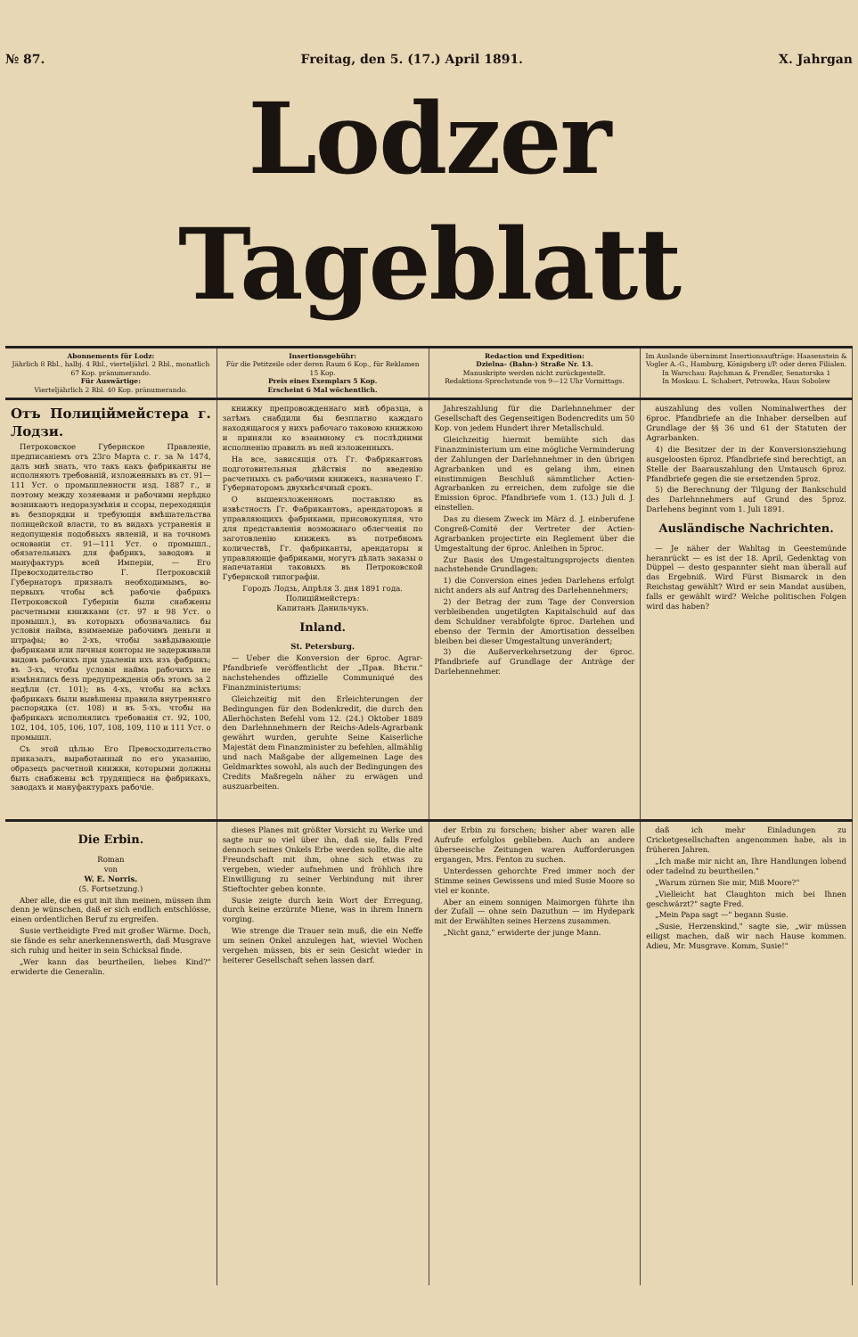№ 87. Freitag, den 5. (17.) April 1891. X. Jahrgan
Lodzer Tageblatt
Abonnements für Lodz:
Jährlich 8 Rbl., halbj. 4 Rbl., vierteljährl. 2 Rbl., monatlich 67 Kop. pränumerando.
Für Auswärtige:
Vierteljährlich 2 Rbl. 40 Kop. pränumerando.
Insertionsgebühr:
Für die Petitzeile oder deren Raum 6 Kop., für Reklamen 15 Kop.
Preis eines Exemplars 5 Kop.
Erscheint 6 Mal wöchentlich.
Redaction und Expedition:
Dzielna- (Bahn-) Straße Nr. 13.
Manuskripte werden nicht zurückgestellt.
Redaktions-Sprechstunde von 9—12 Uhr Vormittags.
Im Auslande übernimmt Insertionsaufträge: Haasenstein & Vogler A.-G., Hamburg, Königsberg i/P. oder deren Filialen.
In Warschau: Rajchman & Frendler, Senatorska 1
In Moskau: L. Schabert, Petrowka, Haus Sobolew
Отъ Полицiймейстера г. Лодзи.
Петроковское Губернское Правленiе, предписанiемъ отъ 23го Марта с. г. за № 1474, далъ мнѣ знать, что такъ какъ фабриканты не исполняютъ требованiй, изложенныхъ въ ст. 91—111 Уст. о промышленности изд. 1887 г., и поэтому между хозяевами и рабочими нерѣдко возникаютъ недоразумѣнiя и ссоры, переходящiя въ безпорядки и требующiя вмѣшательства полицейской власти, то въ видахъ устраненiя и недопущенiя подобныхъ явленiй, и на точномъ основанiи ст. 91—111 Уст. о промышл., обязательныхъ для фабрикъ, заводовъ и мануфактуръ всей Имперiи, — Его Превосходительство Г. Петроковскiй Губернаторъ призналъ необходимымъ, во-первыхъ чтобы всѣ рабочiе фабрикъ Петроковской Губернiи были снабжены расчетными книжками (ст. 97 и 98 Уст. о промышл.), въ которыхъ обозначались бы условiя найма, взимаемые рабочимъ деньги и штрафы; во 2-хъ, чтобы завѣдывающiе фабриками или личныя конторы не задерживали видовъ рабочихъ при удаленiи ихъ изъ фабрикъ; въ 3-хъ, чтобы условiя найма рабочихъ не измѣнялись безъ предупрежденiя объ этомъ за 2 недѣли (ст. 101); въ 4-хъ, чтобы на всѣхъ фабрикахъ были вывѣшены правила внутренняго распорядка (ст. 108) и въ 5-хъ, чтобы на фабрикахъ исполнялись требованiя ст. 92, 100, 102, 104, 105, 106, 107, 108, 109, 110 и 111 Уст. о промышл.
Съ этой цѣлью Его Превосходительство приказалъ, выработанный по его указанiю, образецъ расчетной книжки, которыми должны быть снабжены всѣ трудящiеся на фабрикахъ, заводахъ и мануфактурахъ рабочiе.
книжку препровожденнаго мнѣ образца, а затѣмъ снабдили бы безплатно каждаго находящагося у нихъ рабочаго таковою книжкою и приняли ко взаимному съ послѣдними исполненiю правилъ въ ней изложенныхъ.
На все, зависящiя отъ Гг. Фабрикантовъ подготовительныя дѣйствiя по введенiю расчетныхъ съ рабочими книжекъ, назначено Г. Губернаторомъ двухмѣсячный срокъ.
О вышеизложенномъ поставляю въ извѣстность Гг. Фабрикантовъ, арендаторовъ и управляющихъ фабриками, присовокупляя, что для представленiя возможнаго облегченiя по заготовленiю книжекъ въ потребномъ количествѣ, Гг. фабриканты, арендаторы и управляющiе фабриками, могутъ дѣлать заказы о напечатанiи таковыхъ въ Петроковской Губернской типографiи.
Городъ Лодзь, Апрѣля 3. дня 1891 года.
Полицiймейстеръ:
Капитанъ Данильчукъ.
Inland.
St. Petersburg.
— Ueber die Konversion der 6proc. Agrar-Pfandbriefe veröffentlicht der „Прав. Вѣстн." nachstehendes offizielle Communiqué des Finanzministeriums:
Gleichzeitig mit den Erleichterungen der Bedingungen für den Bodenkredit, die durch den Allerhöchsten Befehl vom 12. (24.) Oktober 1889 den Darlehnnehmern der Reichs-Adels-Agrarbank gewährt wurden, geruhte Seine Kaiserliche Majestät dem Finanzminister zu befehlen, allmählig und nach Maßgabe der allgemeinen Lage des Geldmarktes sowohl, als auch der Bedingungen des Credits Maßregeln näher zu erwägen und auszuarbeiten.
Jahreszahlung für die Darlehnnehmer der Gesellschaft des Gegenseitigen Bodencredits um 50 Kop. von jedem Hundert ihrer Metallschuld.
Gleichzeitig hiermit bemühte sich das Finanzministerium um eine mögliche Verminderung der Zahlungen der Darlehnnehmer in den übrigen Agrarbanken und es gelang ihm, einen einstimmigen Beschluß sämmtlicher Actien-Agrarbanken zu erreichen, dem zufolge sie die Emission 6proc. Pfandbriefe vom 1. (13.) Juli d. J. einstellen.
Das zu diesem Zweck im März d. J. einberufene Congreß-Comité der Vertreter der Actien-Agrarbanken projectirte ein Reglement über die Umgestaltung der 6proc. Anleihen in 5proc.
Zur Basis des Umgestaltungsprojects dienten nachstehende Grundlagen:
1) die Conversion eines jeden Darlehens erfolgt nicht anders als auf Antrag des Darlehennehmers;
2) der Betrag der zum Tage der Conversion verbleibenden ungetilgten Kapitalschuld auf das dem Schuldner verabfolgte 6proc. Darlehen und ebenso der Termin der Amortisation desselben bleiben bei dieser Umgestaltung unverändert;
3) die Außerverkehrsetzung der 6proc. Pfandbriefe auf Grundlage der Anträge der Darlehennehmer.
auszahlung des vollen Nominalwerthes der 6proc. Pfandbriefe an die Inhaber derselben auf Grundlage der §§ 36 und 61 der Statuten der Agrarbanken.
4) die Besitzer der in der Konversionsziehung ausgeloosten 6proz. Pfandbriefe sind berechtigt, an Stelle der Baarauszahlung den Umtausch 6proz. Pfandbriefe gegen die sie ersetzenden 5proz.
5) die Berechnung der Tilgung der Bankschuld des Darlehnnehmers auf Grund des 5proz. Darlehens beginnt vom 1. Juli 1891.
Ausländische Nachrichten.
— Je näher der Wahltag in Geestemünde heranrückt — es ist der 18. April, Gedenktag von Düppel — desto gespannter sieht man überall auf das Ergebniß. Wird Fürst Bismarck in den Reichstag gewählt? Wird er sein Mandat ausüben, falls er gewählt wird? Welche politischen Folgen wird das haben?
Die Erbin.
Roman
von
W. E. Norris.
(5. Fortsetzung.)
Aber alle, die es gut mit ihm meinen, müssen ihm denn je wünschen, daß er sich endlich entschlösse, einen ordentlichen Beruf zu ergreifen.
Susie vertheidigte Fred mit großer Wärme. Doch, sie fände es sehr anerkennenswerth, daß Musgrave sich ruhig und heiter in sein Schicksal finde.
„Wer kann das beurtheilen, liebes Kind?" erwiderte die Generalin.
dieses Planes mit größter Vorsicht zu Werke und sagte nur so viel über ihn, daß sie, falls Fred dennoch seines Onkels Erbe werden sollte, die alte Freundschaft mit ihm, ohne sich etwas zu vergeben, wieder aufnehmen und fröhlich ihre Einwilligung zu seiner Verbindung mit ihrer Stieftochter geben konnte.
Susie zeigte durch kein Wort der Erregung, durch keine erzürnte Miene, was in ihrem Innern vorging.
Wie strenge die Trauer sein muß, die ein Neffe um seinen Onkel anzulegen hat, wieviel Wochen vergehen müssen, bis er sein Gesicht wieder in heiterer Gesellschaft sehen lassen darf.
der Erbin zu forschen; bisher aber waren alle Aufrufe erfolglos geblieben. Auch an andere überseeische Zeitungen waren Aufforderungen ergangen, Mrs. Fenton zu suchen.
Unterdessen gehorchte Fred immer noch der Stimme seines Gewissens und mied Susie Moore so viel er konnte.
Aber an einem sonnigen Maimorgen führte ihn der Zufall — ohne sein Dazuthun — im Hydepark mit der Erwählten seines Herzens zusammen.
„Nicht ganz," erwiderte der junge Mann.
daß ich mehr Einladungen zu Cricketgesellschaften angenommen habe, als in früheren Jahren.
„Ich maße mir nicht an, Ihre Handlungen lobend oder tadelnd zu beurtheilen."
„Warum zürnen Sie mir, Miß Moore?"
„Vielleicht hat Claughton mich bei Ihnen geschwärzt?" sagte Fred.
„Mein Papa sagt —" begann Susie.
„Susie, Herzenskind," sagte sie, „wir müssen eiligst machen, daß wir nach Hause kommen. Adieu, Mr. Musgrave. Komm, Susie!"